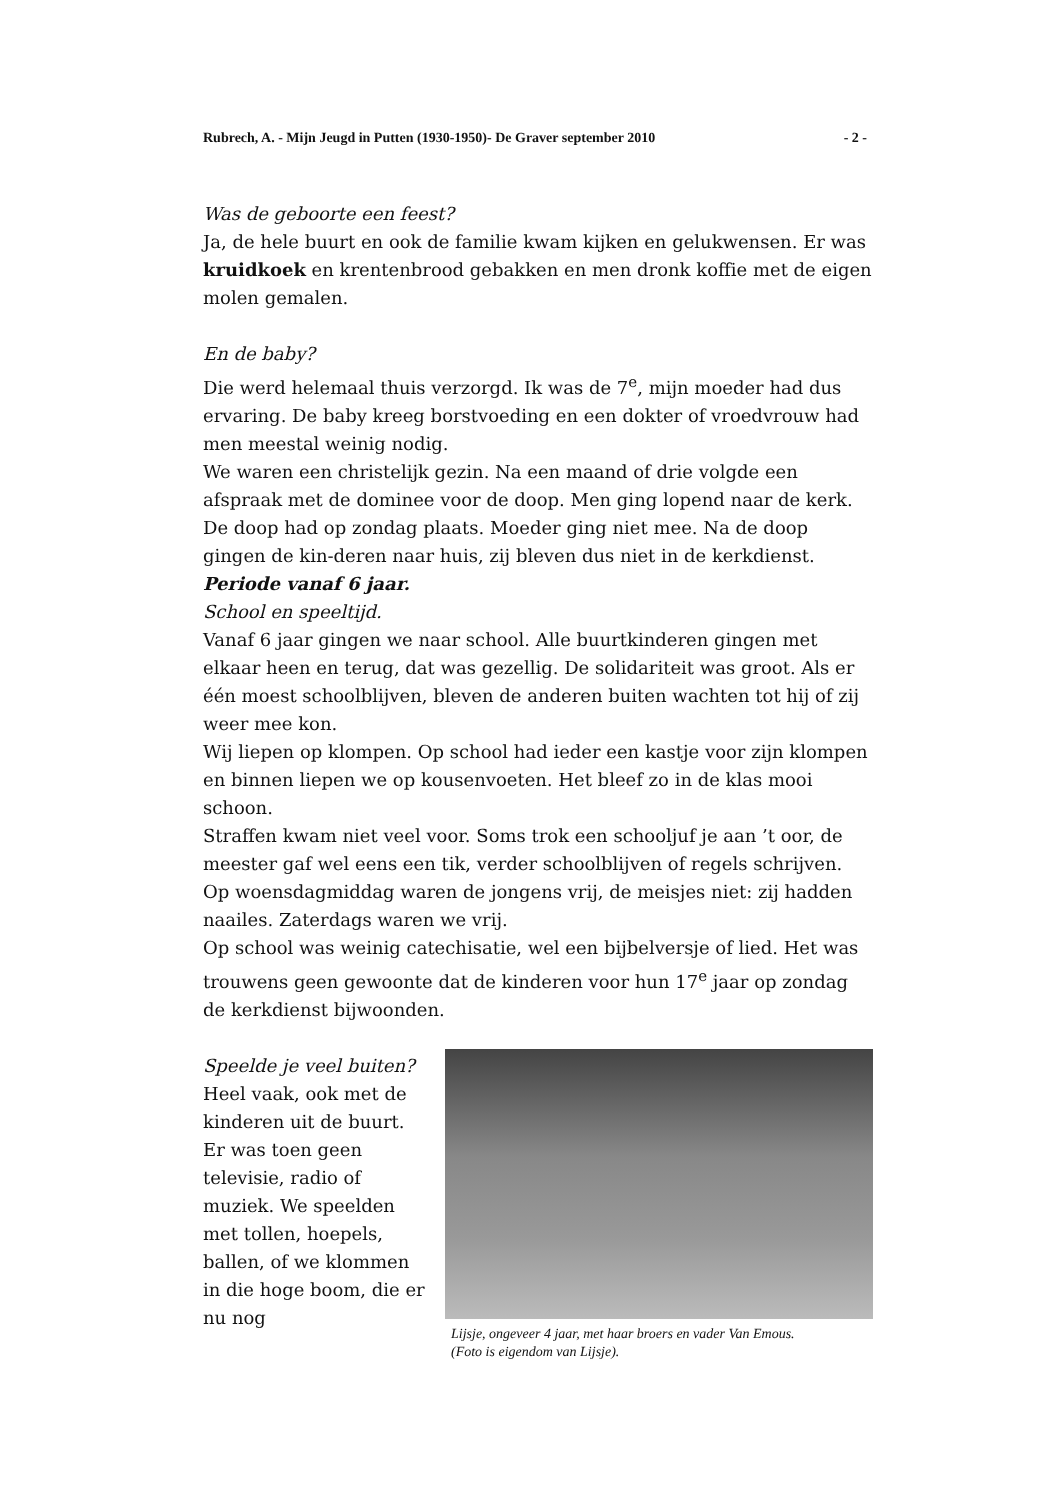Rubrech, A. - Mijn Jeugd in Putten (1930-1950)- De Graver september 2010 - 2 -
Was de geboorte een feest?
Ja, de hele buurt en ook de familie kwam kijken en gelukwensen. Er was kruidkoek en krentenbrood gebakken en men dronk koffie met de eigen molen gemalen.
En de baby?
Die werd helemaal thuis verzorgd. Ik was de 7<sup>e</sup>, mijn moeder had dus ervaring. De baby kreeg borstvoeding en een dokter of vroedvrouw had men meestal weinig nodig.
We waren een christelijk gezin. Na een maand of drie volgde een afspraak met de dominee voor de doop. Men ging lopend naar de kerk. De doop had op zondag plaats. Moeder ging niet mee. Na de doop gingen de kin-deren naar huis, zij bleven dus niet in de kerkdienst.
Periode vanaf 6 jaar.
School en speeltijd.
Vanaf 6 jaar gingen we naar school. Alle buurtkinderen gingen met elkaar heen en terug, dat was gezellig. De solidariteit was groot. Als er één moest schoolblijven, bleven de anderen buiten wachten tot hij of zij weer mee kon.
Wij liepen op klompen. Op school had ieder een kastje voor zijn klompen en binnen liepen we op kousenvoeten. Het bleef zo in de klas mooi schoon.
Straffen kwam niet veel voor. Soms trok een schooljuf je aan ’t oor, de meester gaf wel eens een tik, verder schoolblijven of regels schrijven.
Op woensdagmiddag waren de jongens vrij, de meisjes niet: zij hadden naailes. Zaterdags waren we vrij.
Op school was weinig catechisatie, wel een bijbelversje of lied. Het was trouwens geen gewoonte dat de kinderen voor hun 17<sup>e</sup> jaar op zondag de kerkdienst bijwoonden.
Speelde je veel buiten?
Heel vaak, ook met de kinderen uit de buurt. Er was toen geen televisie, radio of muziek. We speelden met tollen, hoepels, ballen, of we klommen in die hoge boom, die er nu nog
Lijsje, ongeveer 4 jaar, met haar broers en vader Van Emous.
(Foto is eigendom van Lijsje).